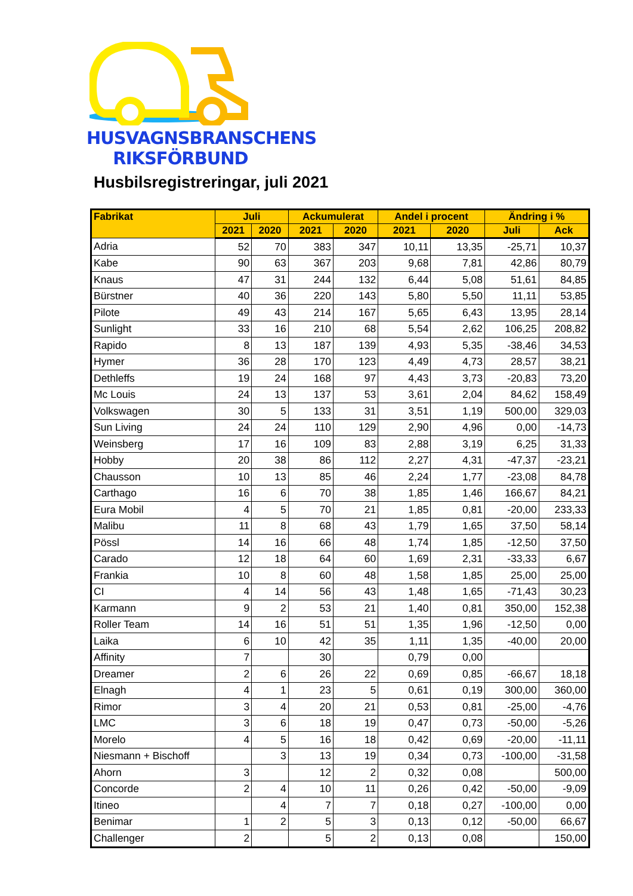HUSVAGNSBRANSCHENS
RIKSFÖRBUND
Husbilsregistreringar, juli 2021
| Fabrikat | Juli | | Ackumulerat | | Andel i procent | | Ändring i % | |
| --- | --- | --- | --- | --- | --- | --- | --- | --- |
| | 2021 | 2020 | 2021 | 2020 | 2021 | 2020 | Juli | Ack |
| Adria | 52 | 70 | 383 | 347 | 10,11 | 13,35 | -25,71 | 10,37 |
| Kabe | 90 | 63 | 367 | 203 | 9,68 | 7,81 | 42,86 | 80,79 |
| Knaus | 47 | 31 | 244 | 132 | 6,44 | 5,08 | 51,61 | 84,85 |
| Bürstner | 40 | 36 | 220 | 143 | 5,80 | 5,50 | 11,11 | 53,85 |
| Pilote | 49 | 43 | 214 | 167 | 5,65 | 6,43 | 13,95 | 28,14 |
| Sunlight | 33 | 16 | 210 | 68 | 5,54 | 2,62 | 106,25 | 208,82 |
| Rapido | 8 | 13 | 187 | 139 | 4,93 | 5,35 | -38,46 | 34,53 |
| Hymer | 36 | 28 | 170 | 123 | 4,49 | 4,73 | 28,57 | 38,21 |
| Dethleffs | 19 | 24 | 168 | 97 | 4,43 | 3,73 | -20,83 | 73,20 |
| Mc Louis | 24 | 13 | 137 | 53 | 3,61 | 2,04 | 84,62 | 158,49 |
| Volkswagen | 30 | 5 | 133 | 31 | 3,51 | 1,19 | 500,00 | 329,03 |
| Sun Living | 24 | 24 | 110 | 129 | 2,90 | 4,96 | 0,00 | -14,73 |
| Weinsberg | 17 | 16 | 109 | 83 | 2,88 | 3,19 | 6,25 | 31,33 |
| Hobby | 20 | 38 | 86 | 112 | 2,27 | 4,31 | -47,37 | -23,21 |
| Chausson | 10 | 13 | 85 | 46 | 2,24 | 1,77 | -23,08 | 84,78 |
| Carthago | 16 | 6 | 70 | 38 | 1,85 | 1,46 | 166,67 | 84,21 |
| Eura Mobil | 4 | 5 | 70 | 21 | 1,85 | 0,81 | -20,00 | 233,33 |
| Malibu | 11 | 8 | 68 | 43 | 1,79 | 1,65 | 37,50 | 58,14 |
| Pössl | 14 | 16 | 66 | 48 | 1,74 | 1,85 | -12,50 | 37,50 |
| Carado | 12 | 18 | 64 | 60 | 1,69 | 2,31 | -33,33 | 6,67 |
| Frankia | 10 | 8 | 60 | 48 | 1,58 | 1,85 | 25,00 | 25,00 |
| CI | 4 | 14 | 56 | 43 | 1,48 | 1,65 | -71,43 | 30,23 |
| Karmann | 9 | 2 | 53 | 21 | 1,40 | 0,81 | 350,00 | 152,38 |
| Roller Team | 14 | 16 | 51 | 51 | 1,35 | 1,96 | -12,50 | 0,00 |
| Laika | 6 | 10 | 42 | 35 | 1,11 | 1,35 | -40,00 | 20,00 |
| Affinity | 7 | | 30 | | 0,79 | 0,00 | | |
| Dreamer | 2 | 6 | 26 | 22 | 0,69 | 0,85 | -66,67 | 18,18 |
| Elnagh | 4 | 1 | 23 | 5 | 0,61 | 0,19 | 300,00 | 360,00 |
| Rimor | 3 | 4 | 20 | 21 | 0,53 | 0,81 | -25,00 | -4,76 |
| LMC | 3 | 6 | 18 | 19 | 0,47 | 0,73 | -50,00 | -5,26 |
| Morelo | 4 | 5 | 16 | 18 | 0,42 | 0,69 | -20,00 | -11,11 |
| Niesmann + Bischoff | | 3 | 13 | 19 | 0,34 | 0,73 | -100,00 | -31,58 |
| Ahorn | 3 | | 12 | 2 | 0,32 | 0,08 | | 500,00 |
| Concorde | 2 | 4 | 10 | 11 | 0,26 | 0,42 | -50,00 | -9,09 |
| Itineo | | 4 | 7 | 7 | 0,18 | 0,27 | -100,00 | 0,00 |
| Benimar | 1 | 2 | 5 | 3 | 0,13 | 0,12 | -50,00 | 66,67 |
| Challenger | 2 | | 5 | 2 | 0,13 | 0,08 | | 150,00 |